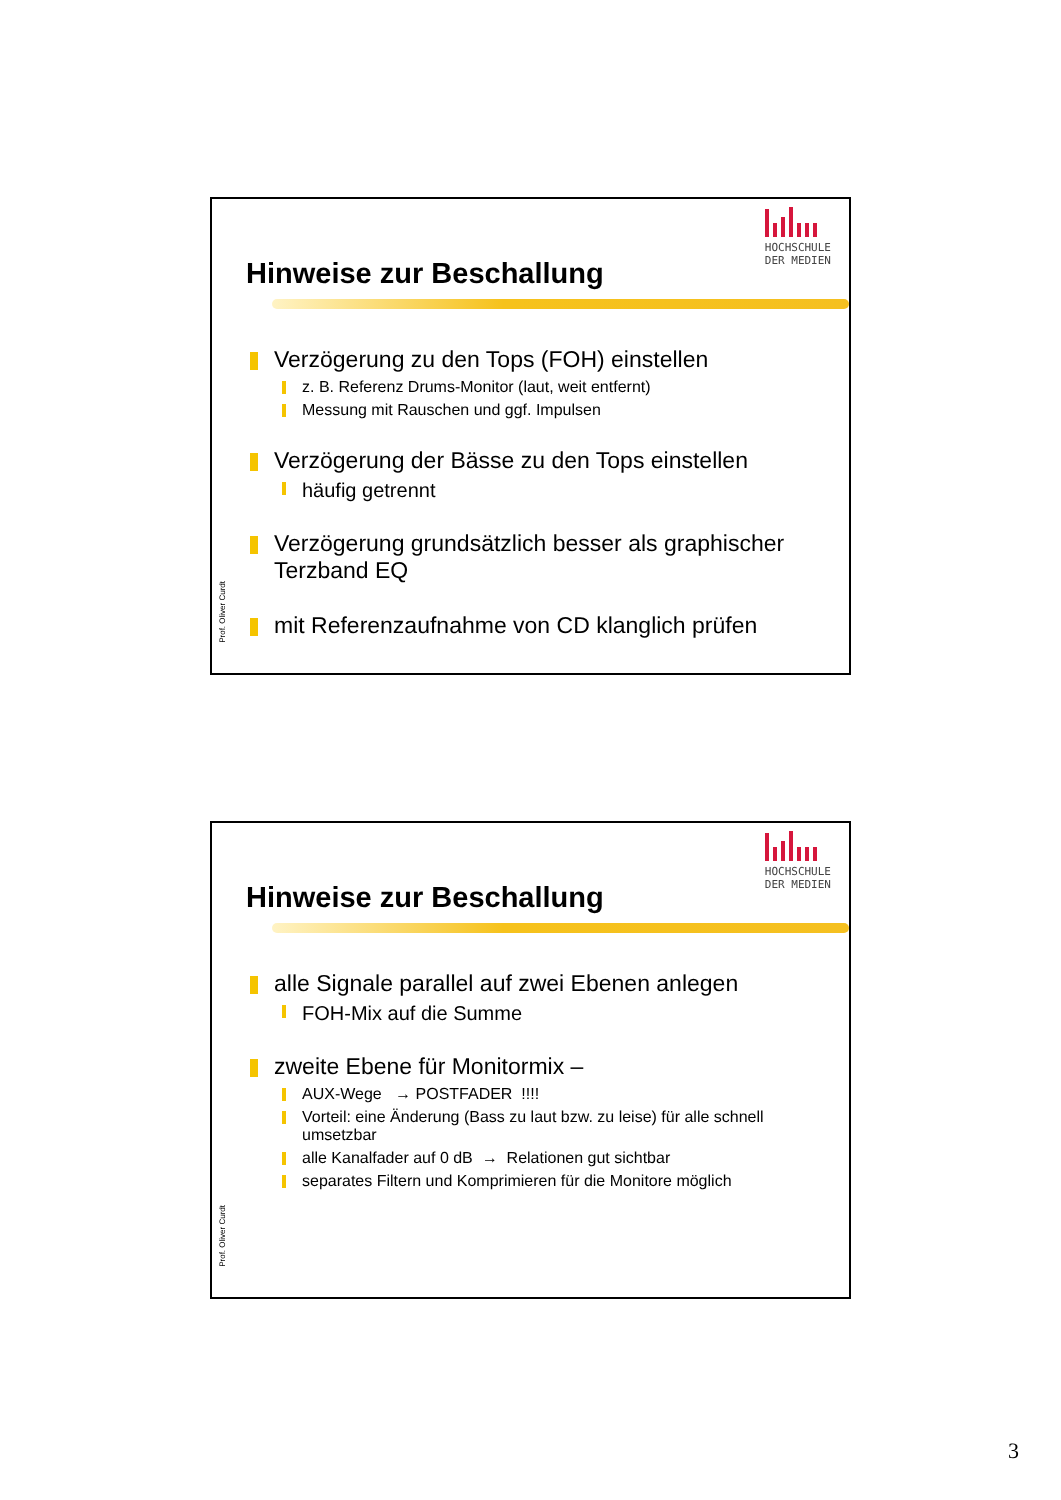HOCHSCHULE
DER MEDIEN
Hinweise zur Beschallung
Prof. Oliver Curdt
Verzögerung zu den Tops (FOH) einstellen
z. B. Referenz Drums-Monitor (laut, weit entfernt)
Messung mit Rauschen und ggf. Impulsen
Verzögerung der Bässe zu den Tops einstellen
häufig getrennt
Verzögerung grundsätzlich besser als graphischer Terzband EQ
mit Referenzaufnahme von CD klanglich prüfen
HOCHSCHULE
DER MEDIEN
Hinweise zur Beschallung
Prof. Oliver Curdt
alle Signale parallel auf zwei Ebenen anlegen
FOH-Mix auf die Summe
zweite Ebene für Monitormix –
AUX-Wege → POSTFADER !!!!
Vorteil: eine Änderung (Bass zu laut bzw. zu leise) für alle schnell umsetzbar
alle Kanalfader auf 0 dB → Relationen gut sichtbar
separates Filtern und Komprimieren für die Monitore möglich
3